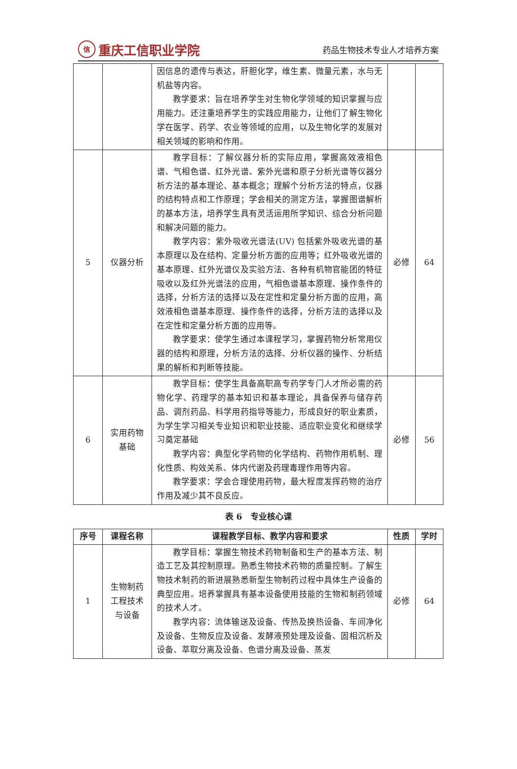信重庆工信职业学院
药品生物技术专业人才培养方案
| | | 因信息的遗传与表达，肝胆化学，维生素、微量元素，水与无机盐等内容。 教学要求：旨在培养学生对生物化学领域的知识掌握与应用能力。还注重培养学生的实践应用能力，让他们了解生物化学在医学、药学、农业等领域的应用，以及生物化学的发展对相关领域的影响和作用。 | | |
| 5 | 仪器分析 | 教学目标：了解仪器分析的实际应用，掌握高效液相色谱、气相色谱、红外光谱、紫外光谱和原子分析光谱等仪器分析方法的基本理论、基本概念；理解个分析方法的特点，仪器的结构特点和工作原理；学会相关的测定方法，掌握图谱解析的基本方法，培养学生具有灵活运用所学知识、综合分析问题和解决问题的能力。 教学内容：紫外吸收光谱法(UV) 包括紫外吸收光谱的基本原理以及在结构、定量分析方面的应用等；红外吸收光谱的基本原理、红外光谱仪及实验方法、各种有机物官能团的特征吸收以及红外光谱法的应用，气相色谱基本原理、操作条件的选择，分析方法的选择以及在定性和定量分析方面的应用，高效液相色谱基本原理、操作条件的选择，分析方法的选择以及在定性和定量分析方面的应用等。 教学要求：使学生通过本课程学习，掌握药物分析常用仪器的结构和原理，分析方法的选择、分析仪器的操作、分析结果的解析和判断等技能。 | 必修 | 64 |
| 6 | 实用药物 基础 | 教学目标：使学生具备高职高专药学专门人才所必需的药物化学、药理学的基本知识和基本理论，具备保养与储存药品、调剂药品、科学用药指导等能力，形成良好的职业素质，为学生学习相关专业知识和职业技能、适应职业变化和继续学习奠定基础 教学内容：典型化学药物的化学结构、药物作用机制、理化性质、构效关系、体内代谢及药理毒理作用等内容。 教学要求：学会合理使用药物，最大程度发挥药物的治疗作用及减少其不良反应。 | 必修 | 56 |
表 6　专业核心课
| 序号 | 课程名称 | 课程教学目标、教学内容和要求 | 性质 | 学时 |
| --- | --- | --- | --- | --- |
| 1 | 生物制药 工程技术 与设备 | 教学目标：掌握生物技术药物制备和生产的基本方法、制造工艺及其控制原理。熟悉生物技术药物的质量控制。了解生物技术制药的新进展熟悉新型生物制药过程中具体生产设备的典型应用。培养掌握具有基本设备使用技能的生物和制药领域的技术人才。 教学内容：流体输送及设备、传热及换热设备、车间净化及设备、生物反应及设备、发酵液预处理及设备、固相沉析及设备、萃取分离及设备、色谱分离及设备、蒸发 | 必修 | 64 |